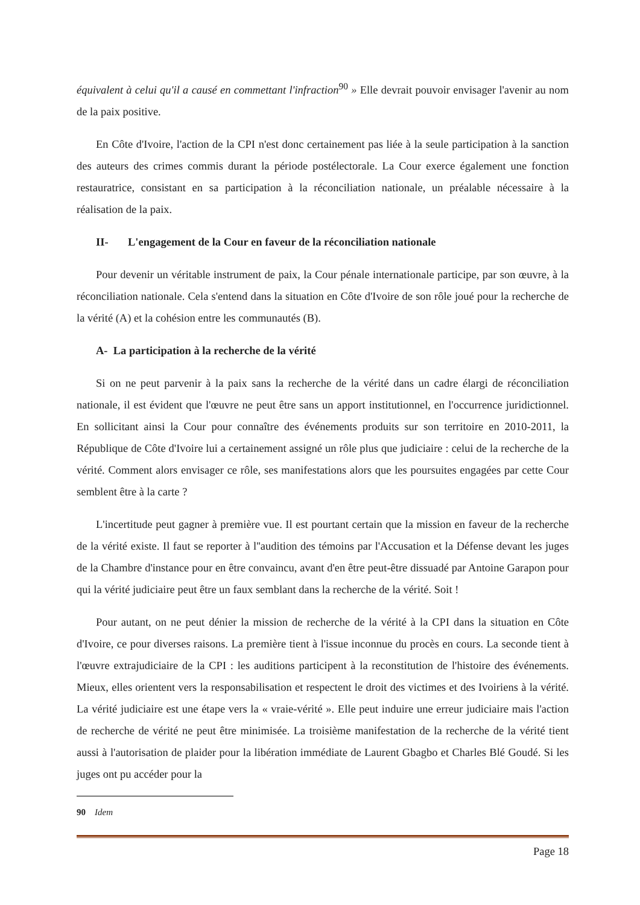équivalent à celui qu'il a causé en commettant l'infraction<sup>90</sup> » Elle devrait pouvoir envisager l'avenir au nom de la paix positive.
En Côte d'Ivoire, l'action de la CPI n'est donc certainement pas liée à la seule participation à la sanction des auteurs des crimes commis durant la période postélectorale. La Cour exerce également une fonction restauratrice, consistant en sa participation à la réconciliation nationale, un préalable nécessaire à la réalisation de la paix.
II- L'engagement de la Cour en faveur de la réconciliation nationale
Pour devenir un véritable instrument de paix, la Cour pénale internationale participe, par son œuvre, à la réconciliation nationale. Cela s'entend dans la situation en Côte d'Ivoire de son rôle joué pour la recherche de la vérité (A) et la cohésion entre les communautés (B).
A- La participation à la recherche de la vérité
Si on ne peut parvenir à la paix sans la recherche de la vérité dans un cadre élargi de réconciliation nationale, il est évident que l'œuvre ne peut être sans un apport institutionnel, en l'occurrence juridictionnel. En sollicitant ainsi la Cour pour connaître des événements produits sur son territoire en 2010-2011, la République de Côte d'Ivoire lui a certainement assigné un rôle plus que judiciaire : celui de la recherche de la vérité. Comment alors envisager ce rôle, ses manifestations alors que les poursuites engagées par cette Cour semblent être à la carte ?
L'incertitude peut gagner à première vue. Il est pourtant certain que la mission en faveur de la recherche de la vérité existe. Il faut se reporter à l''audition des témoins par l'Accusation et la Défense devant les juges de la Chambre d'instance pour en être convaincu, avant d'en être peut-être dissuadé par Antoine Garapon pour qui la vérité judiciaire peut être un faux semblant dans la recherche de la vérité. Soit !
Pour autant, on ne peut dénier la mission de recherche de la vérité à la CPI dans la situation en Côte d'Ivoire, ce pour diverses raisons. La première tient à l'issue inconnue du procès en cours. La seconde tient à l'œuvre extrajudiciaire de la CPI : les auditions participent à la reconstitution de l'histoire des événements. Mieux, elles orientent vers la responsabilisation et respectent le droit des victimes et des Ivoiriens à la vérité. La vérité judiciaire est une étape vers la « vraie-vérité ». Elle peut induire une erreur judiciaire mais l'action de recherche de vérité ne peut être minimisée. La troisième manifestation de la recherche de la vérité tient aussi à l'autorisation de plaider pour la libération immédiate de Laurent Gbagbo et Charles Blé Goudé. Si les juges ont pu accéder pour la
90 Idem
Page 18